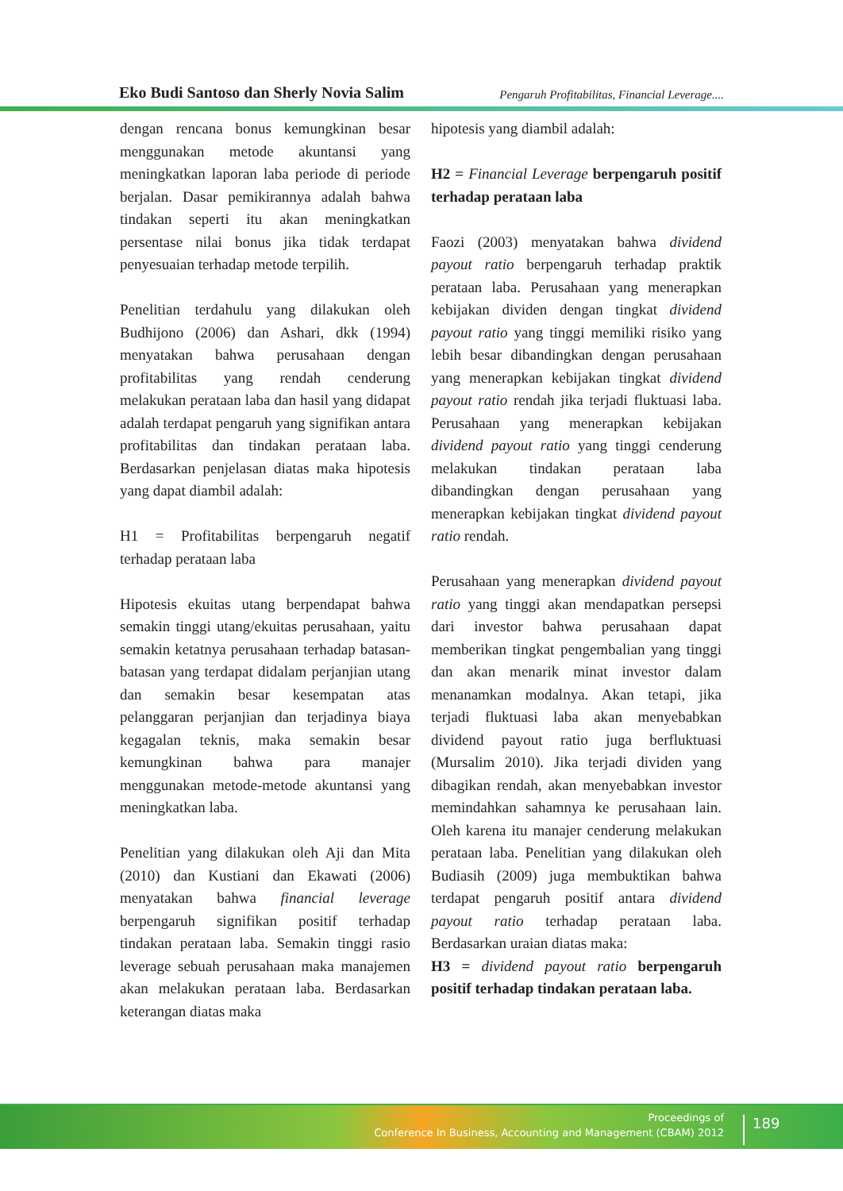Eko Budi Santoso dan Sherly Novia Salim Pengaruh Profitabilitas, Financial Leverage....
dengan rencana bonus kemungkinan besar menggunakan metode akuntansi yang meningkatkan laporan laba periode di periode berjalan. Dasar pemikirannya adalah bahwa tindakan seperti itu akan meningkatkan persentase nilai bonus jika tidak terdapat penyesuaian terhadap metode terpilih.
Penelitian terdahulu yang dilakukan oleh Budhijono (2006) dan Ashari, dkk (1994) menyatakan bahwa perusahaan dengan profitabilitas yang rendah cenderung melakukan perataan laba dan hasil yang didapat adalah terdapat pengaruh yang signifikan antara profitabilitas dan tindakan perataan laba. Berdasarkan penjelasan diatas maka hipotesis yang dapat diambil adalah:
H1 = Profitabilitas berpengaruh negatif terhadap perataan laba
Hipotesis ekuitas utang berpendapat bahwa semakin tinggi utang/ekuitas perusahaan, yaitu semakin ketatnya perusahaan terhadap batasan-batasan yang terdapat didalam perjanjian utang dan semakin besar kesempatan atas pelanggaran perjanjian dan terjadinya biaya kegagalan teknis, maka semakin besar kemungkinan bahwa para manajer menggunakan metode-metode akuntansi yang meningkatkan laba.
Penelitian yang dilakukan oleh Aji dan Mita (2010) dan Kustiani dan Ekawati (2006) menyatakan bahwa financial leverage berpengaruh signifikan positif terhadap tindakan perataan laba. Semakin tinggi rasio leverage sebuah perusahaan maka manajemen akan melakukan perataan laba. Berdasarkan keterangan diatas maka
hipotesis yang diambil adalah:
H2 = Financial Leverage berpengaruh positif terhadap perataan laba
Faozi (2003) menyatakan bahwa dividend payout ratio berpengaruh terhadap praktik perataan laba. Perusahaan yang menerapkan kebijakan dividen dengan tingkat dividend payout ratio yang tinggi memiliki risiko yang lebih besar dibandingkan dengan perusahaan yang menerapkan kebijakan tingkat dividend payout ratio rendah jika terjadi fluktuasi laba. Perusahaan yang menerapkan kebijakan dividend payout ratio yang tinggi cenderung melakukan tindakan perataan laba dibandingkan dengan perusahaan yang menerapkan kebijakan tingkat dividend payout ratio rendah.
Perusahaan yang menerapkan dividend payout ratio yang tinggi akan mendapatkan persepsi dari investor bahwa perusahaan dapat memberikan tingkat pengembalian yang tinggi dan akan menarik minat investor dalam menanamkan modalnya. Akan tetapi, jika terjadi fluktuasi laba akan menyebabkan dividend payout ratio juga berfluktuasi (Mursalim 2010). Jika terjadi dividen yang dibagikan rendah, akan menyebabkan investor memindahkan sahamnya ke perusahaan lain. Oleh karena itu manajer cenderung melakukan perataan laba. Penelitian yang dilakukan oleh Budiasih (2009) juga membuktikan bahwa terdapat pengaruh positif antara dividend payout ratio terhadap perataan laba. Berdasarkan uraian diatas maka:
H3 = dividend payout ratio berpengaruh positif terhadap tindakan perataan laba.
Proceedings of
Conference In Business, Accounting and Management (CBAM) 2012
189